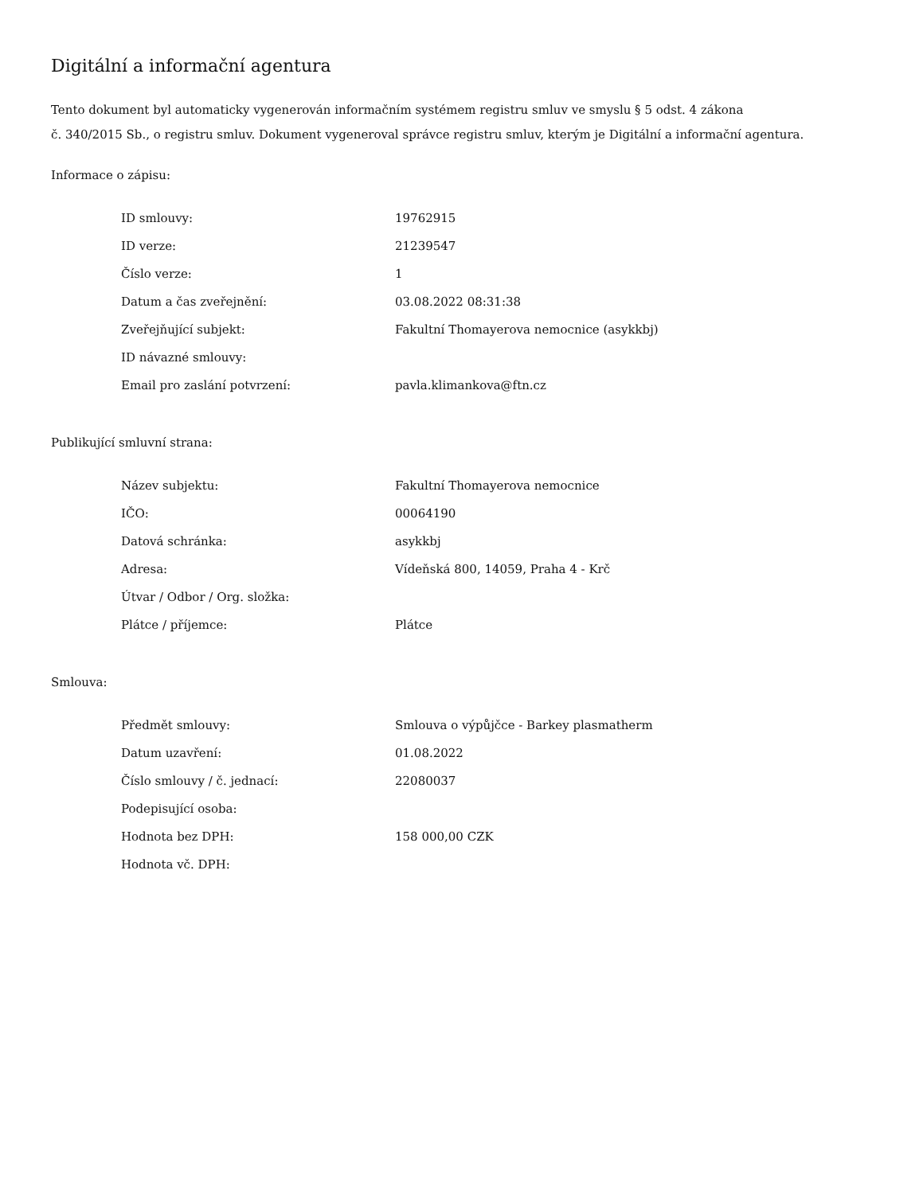Digitální a informační agentura
Tento dokument byl automaticky vygenerován informačním systémem registru smluv ve smyslu § 5 odst. 4 zákona
č. 340/2015 Sb., o registru smluv. Dokument vygeneroval správce registru smluv, kterým je Digitální a informační agentura.
Informace o zápisu:
| ID smlouvy: | 19762915 |
| ID verze: | 21239547 |
| Číslo verze: | 1 |
| Datum a čas zveřejnění: | 03.08.2022 08:31:38 |
| Zveřejňující subjekt: | Fakultní Thomayerova nemocnice (asykkbj) |
| ID návazné smlouvy: | |
| Email pro zaslání potvrzení: | pavla.klimankova@ftn.cz |
Publikující smluvní strana:
| Název subjektu: | Fakultní Thomayerova nemocnice |
| IČO: | 00064190 |
| Datová schránka: | asykkbj |
| Adresa: | Vídeňská 800, 14059, Praha 4 - Krč |
| Útvar / Odbor / Org. složka: | |
| Plátce / příjemce: | Plátce |
Smlouva:
| Předmět smlouvy: | Smlouva o výpůjčce - Barkey plasmatherm |
| Datum uzavření: | 01.08.2022 |
| Číslo smlouvy / č. jednací: | 22080037 |
| Podepisující osoba: | |
| Hodnota bez DPH: | 158 000,00 CZK |
| Hodnota vč. DPH: | |